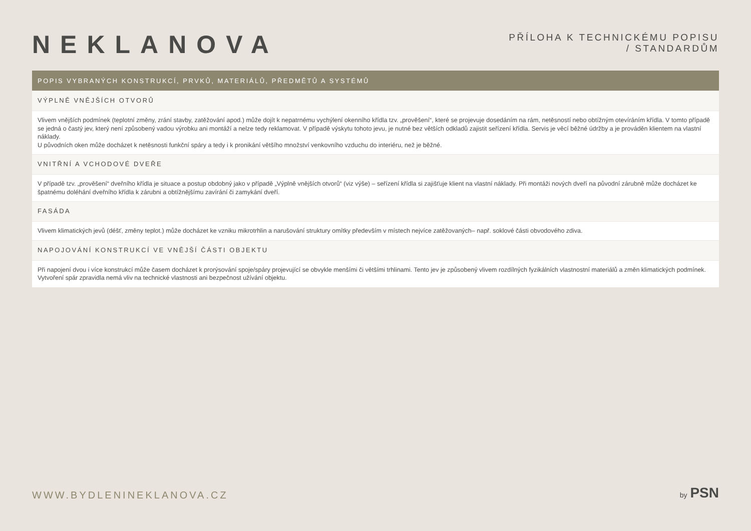NEKLANOVA
PŘÍLOHA K TECHNICKÉMU POPISU
/ STANDARDŮM
| POPIS VYBRANÝCH KONSTRUKCÍ, PRVKŮ, MATERIÁLŮ, PŘEDMĚTŮ A SYSTÉMŮ |
| --- |
| VÝPLNĚ VNĚJŠÍCH OTVORŮ |
| Vlivem vnějších podmínek (teplotní změny, zrání stavby, zatěžování apod.) může dojít k nepatrnému vychýlení okenního křídla tzv. „prověšení“, které se projevuje dosedáním na rám, netěsností nebo obtížným otevíráním křídla. V tomto případě se jedná o častý jev, který není způsobený vadou výrobku ani montáží a nelze tedy reklamovat. V případě výskytu tohoto jevu, je nutné bez větších odkladů zajistit seřízení křídla. Servis je věcí běžné údržby a je prováděn klientem na vlastní náklady. U původních oken může docházet k netěsnosti funkční spáry a tedy i k pronikání většího množství venkovního vzduchu do interiéru, než je běžné. |
| VNITŘNÍ A VCHODOVÉ DVEŘE |
| V případě tzv. „prověšení“ dveřního křídla je situace a postup obdobný jako v případě „Výplně vnějších otvorů“ (viz výše) – seřízení křídla si zajišťuje klient na vlastní náklady. Při montáži nových dveří na původní zárubně může docházet ke špatnému doléhání dveřního křídla k zárubni a obtížnějšímu zavírání či zamykání dveří. |
| FASÁDA |
| Vlivem klimatických jevů (déšť, změny teplot.) může docházet ke vzniku mikrotrhlin a narušování struktury omítky především v místech nejvíce zatěžovaných– např. soklové části obvodového zdiva. |
| NAPOJOVÁNÍ KONSTRUKCÍ VE VNĚJŠÍ ČÁSTI OBJEKTU |
| Při napojení dvou i více konstrukcí může časem docházet k prorýsování spoje/spáry projevující se obvykle menšími či většími trhlinami. Tento jev je způsobený vlivem rozdílných fyzikálních vlastnostní materiálů a změn klimatických podmínek. Vytvoření spár zpravidla nemá vliv na technické vlastnosti ani bezpečnost užívání objektu. |
WWW.BYDLENINEKLANOVA.CZ
by PSN